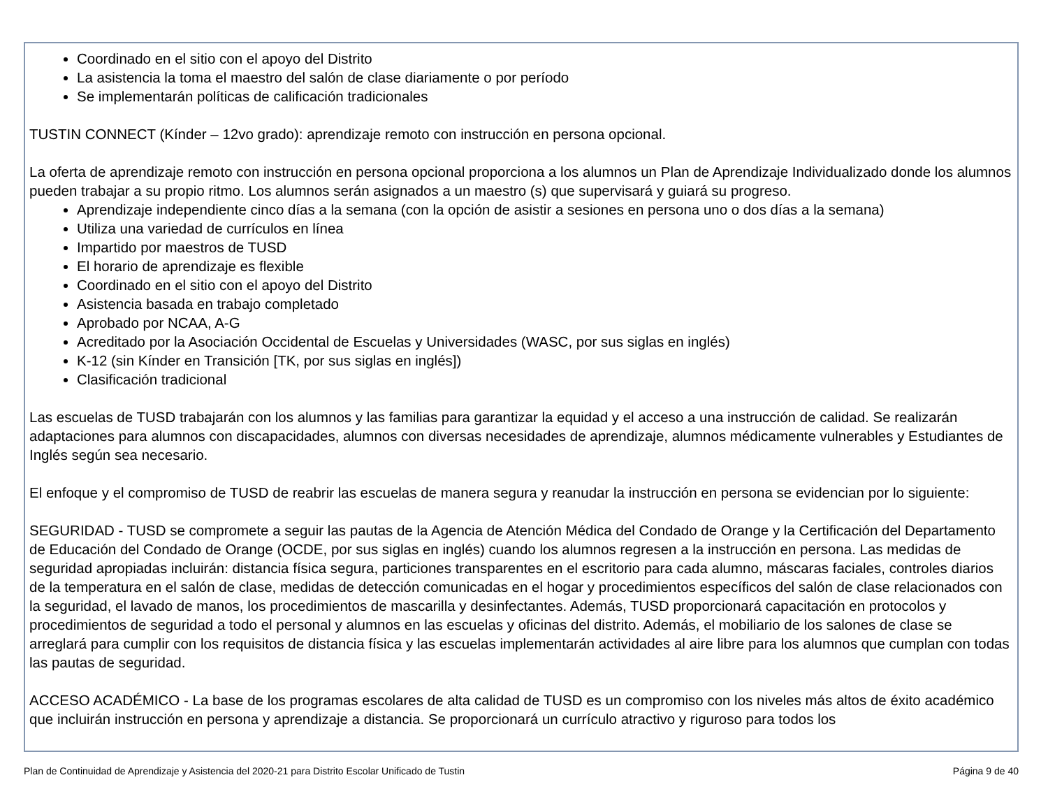Coordinado en el sitio con el apoyo del Distrito
La asistencia la toma el maestro del salón de clase diariamente o por período
Se implementarán políticas de calificación tradicionales
TUSTIN CONNECT (Kínder – 12vo grado): aprendizaje remoto con instrucción en persona opcional.
La oferta de aprendizaje remoto con instrucción en persona opcional proporciona a los alumnos un Plan de Aprendizaje Individualizado donde los alumnos pueden trabajar a su propio ritmo. Los alumnos serán asignados a un maestro (s) que supervisará y guiará su progreso.
Aprendizaje independiente cinco días a la semana (con la opción de asistir a sesiones en persona uno o dos días a la semana)
Utiliza una variedad de currículos en línea
Impartido por maestros de TUSD
El horario de aprendizaje es flexible
Coordinado en el sitio con el apoyo del Distrito
Asistencia basada en trabajo completado
Aprobado por NCAA, A-G
Acreditado por la Asociación Occidental de Escuelas y Universidades (WASC, por sus siglas en inglés)
K-12 (sin Kínder en Transición [TK, por sus siglas en inglés])
Clasificación tradicional
Las escuelas de TUSD trabajarán con los alumnos y las familias para garantizar la equidad y el acceso a una instrucción de calidad. Se realizarán adaptaciones para alumnos con discapacidades, alumnos con diversas necesidades de aprendizaje, alumnos médicamente vulnerables y Estudiantes de Inglés según sea necesario.
El enfoque y el compromiso de TUSD de reabrir las escuelas de manera segura y reanudar la instrucción en persona se evidencian por lo siguiente:
SEGURIDAD - TUSD se compromete a seguir las pautas de la Agencia de Atención Médica del Condado de Orange y la Certificación del Departamento de Educación del Condado de Orange (OCDE, por sus siglas en inglés) cuando los alumnos regresen a la instrucción en persona. Las medidas de seguridad apropiadas incluirán: distancia física segura, particiones transparentes en el escritorio para cada alumno, máscaras faciales, controles diarios de la temperatura en el salón de clase, medidas de detección comunicadas en el hogar y procedimientos específicos del salón de clase relacionados con la seguridad, el lavado de manos, los procedimientos de mascarilla y desinfectantes. Además, TUSD proporcionará capacitación en protocolos y procedimientos de seguridad a todo el personal y alumnos en las escuelas y oficinas del distrito. Además, el mobiliario de los salones de clase se arreglará para cumplir con los requisitos de distancia física y las escuelas implementarán actividades al aire libre para los alumnos que cumplan con todas las pautas de seguridad.
ACCESO ACADÉMICO - La base de los programas escolares de alta calidad de TUSD es un compromiso con los niveles más altos de éxito académico que incluirán instrucción en persona y aprendizaje a distancia. Se proporcionará un currículo atractivo y riguroso para todos los
Plan de Continuidad de Aprendizaje y Asistencia del 2020-21 para Distrito Escolar Unificado de Tustin Página 9 de 40